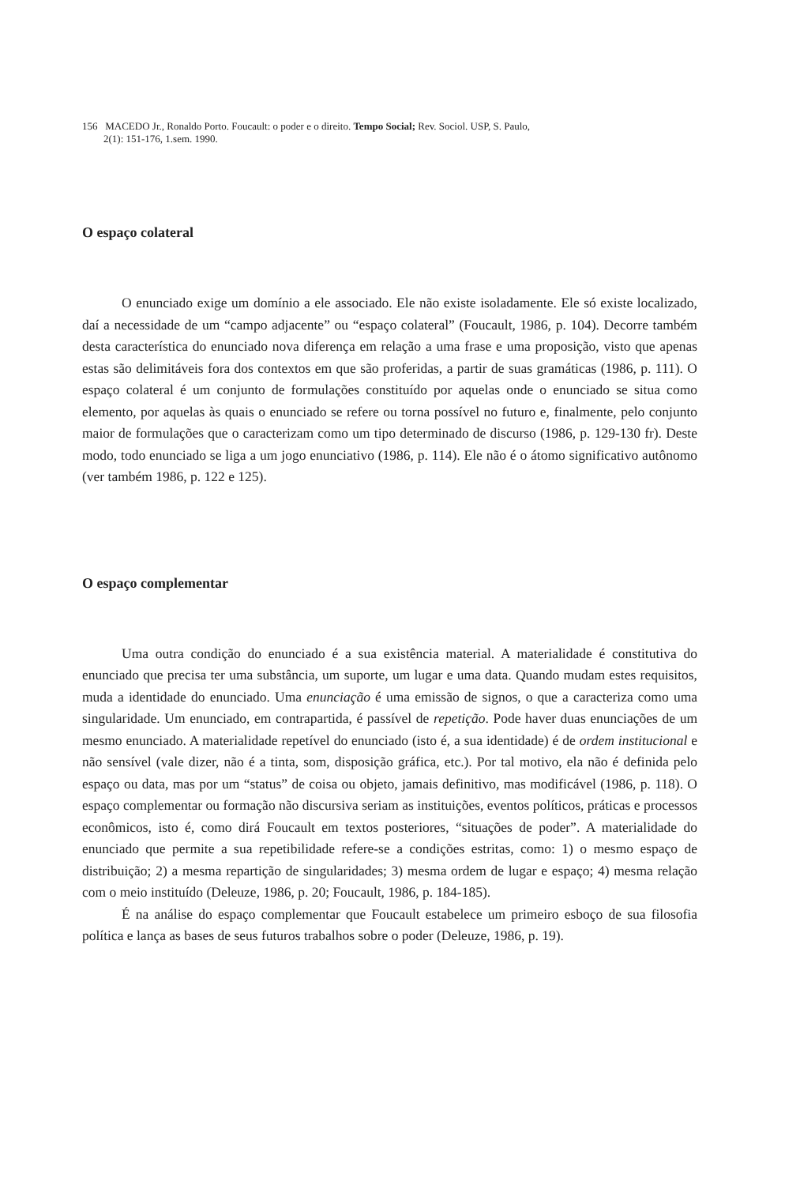156 MACEDO Jr., Ronaldo Porto. Foucault: o poder e o direito. Tempo Social; Rev. Sociol. USP, S. Paulo,
2(1): 151-176, 1.sem. 1990.
O espaço colateral
O enunciado exige um domínio a ele associado. Ele não existe isoladamente. Ele só existe localizado, daí a necessidade de um “campo adjacente” ou “espaço colateral” (Foucault, 1986, p. 104). Decorre também desta característica do enunciado nova diferença em relação a uma frase e uma proposição, visto que apenas estas são delimitáveis fora dos contextos em que são proferidas, a partir de suas gramáticas (1986, p. 111). O espaço colateral é um conjunto de formulações constituído por aquelas onde o enunciado se situa como elemento, por aquelas às quais o enunciado se refere ou torna possível no futuro e, finalmente, pelo conjunto maior de formulações que o caracterizam como um tipo determinado de discurso (1986, p. 129-130 fr). Deste modo, todo enunciado se liga a um jogo enunciativo (1986, p. 114). Ele não é o átomo significativo autônomo (ver também 1986, p. 122 e 125).
O espaço complementar
Uma outra condição do enunciado é a sua existência material. A materialidade é constitutiva do enunciado que precisa ter uma substância, um suporte, um lugar e uma data. Quando mudam estes requisitos, muda a identidade do enunciado. Uma enunciação é uma emissão de signos, o que a caracteriza como uma singularidade. Um enunciado, em contrapartida, é passível de repetição. Pode haver duas enunciações de um mesmo enunciado. A materialidade repetível do enunciado (isto é, a sua identidade) é de ordem institucional e não sensível (vale dizer, não é a tinta, som, disposição gráfica, etc.). Por tal motivo, ela não é definida pelo espaço ou data, mas por um “status” de coisa ou objeto, jamais definitivo, mas modificável (1986, p. 118). O espaço complementar ou formação não discursiva seriam as instituições, eventos políticos, práticas e processos econômicos, isto é, como dirá Foucault em textos posteriores, “situações de poder”. A materialidade do enunciado que permite a sua repetibilidade refere-se a condições estritas, como: 1) o mesmo espaço de distribuição; 2) a mesma repartição de singularidades; 3) mesma ordem de lugar e espaço; 4) mesma relação com o meio instituído (Deleuze, 1986, p. 20; Foucault, 1986, p. 184-185).
É na análise do espaço complementar que Foucault estabelece um primeiro esboço de sua filosofia política e lança as bases de seus futuros trabalhos sobre o poder (Deleuze, 1986, p. 19).